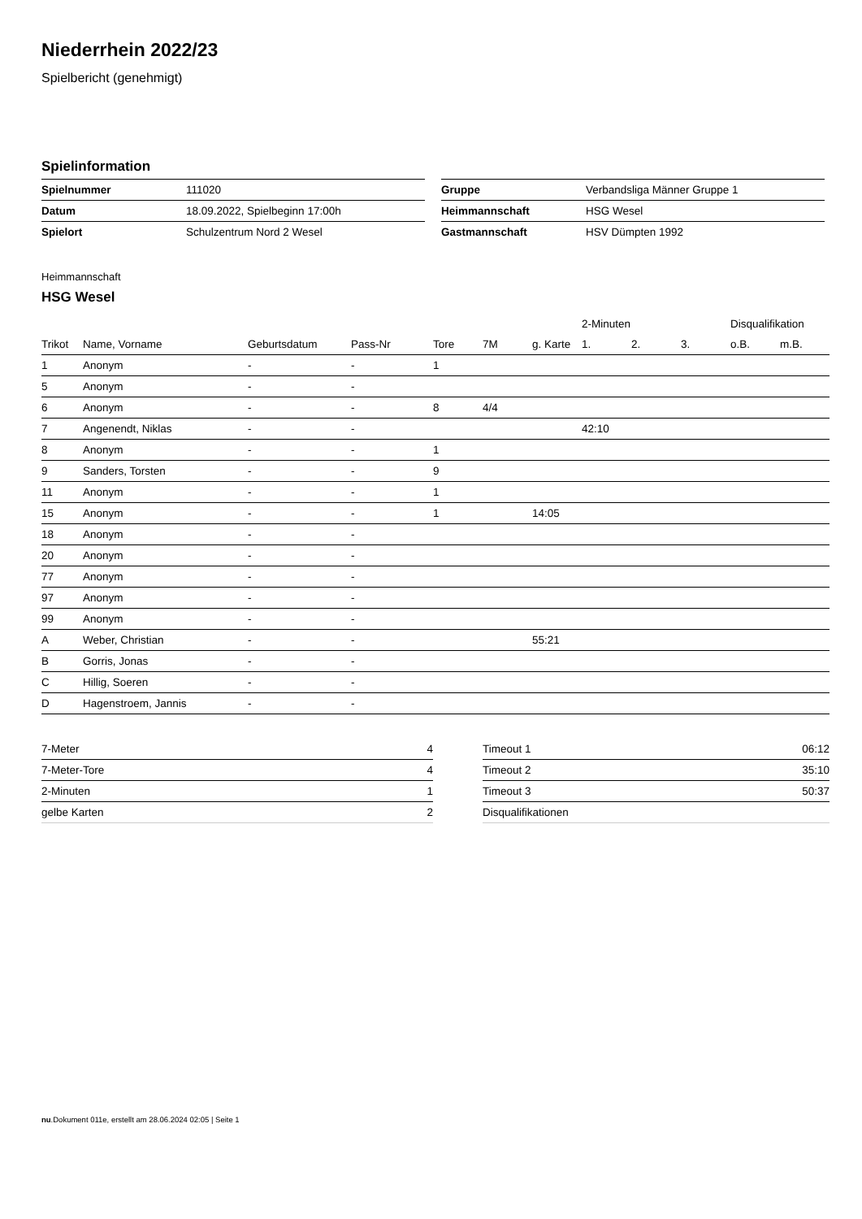Niederrhein 2022/23
Spielbericht (genehmigt)
Spielinformation
| Spielnummer | 111020 |
| Datum | 18.09.2022, Spielbeginn 17:00h |
| Spielort | Schulzentrum Nord 2 Wesel |
| Gruppe | Verbandsliga Männer Gruppe 1 |
| Heimmannschaft | HSG Wesel |
| Gastmannschaft | HSV Dümpten 1992 |
Heimmannschaft
HSG Wesel
| | | | | | | | 2-Minuten | | | Disqualifikation | |
| --- | --- | --- | --- | --- | --- | --- | --- | --- | --- | --- | --- |
| Trikot | Name, Vorname | Geburtsdatum | Pass-Nr | Tore | 7M | g. Karte | 1. | 2. | 3. | o.B. | m.B. |
| 1 | Anonym | - | - | 1 | | | | | | | |
| 5 | Anonym | - | - | | | | | | | | |
| 6 | Anonym | - | - | 8 | 4/4 | | | | | | |
| 7 | Angenendt, Niklas | - | - | | | | 42:10 | | | | |
| 8 | Anonym | - | - | 1 | | | | | | | |
| 9 | Sanders, Torsten | - | - | 9 | | | | | | | |
| 11 | Anonym | - | - | 1 | | | | | | | |
| 15 | Anonym | - | - | 1 | | 14:05 | | | | | |
| 18 | Anonym | - | - | | | | | | | | |
| 20 | Anonym | - | - | | | | | | | | |
| 77 | Anonym | - | - | | | | | | | | |
| 97 | Anonym | - | - | | | | | | | | |
| 99 | Anonym | - | - | | | | | | | | |
| A | Weber, Christian | - | - | | | 55:21 | | | | | |
| B | Gorris, Jonas | - | - | | | | | | | | |
| C | Hillig, Soeren | - | - | | | | | | | | |
| D | Hagenstroem, Jannis | - | - | | | | | | | | |
| 7-Meter | 4 |
| 7-Meter-Tore | 4 |
| 2-Minuten | 1 |
| gelbe Karten | 2 |
| Timeout 1 | 06:12 |
| Timeout 2 | 35:10 |
| Timeout 3 | 50:37 |
| Disqualifikationen | |
nu.Dokument 011e, erstellt am 28.06.2024 02:05 | Seite 1